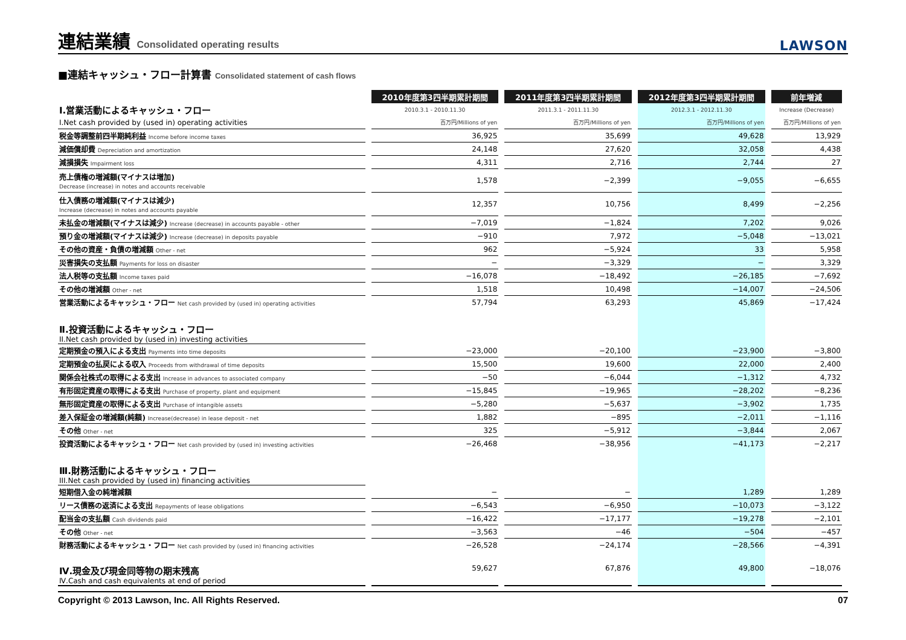連結業績 Consolidated operating results
LAWSON
■連結キャッシュ・フロー計算書 Consolidated statement of cash flows
| | 2010年度第3四半期累計期間 | 2011年度第3四半期累計期間 | 2012年度第3四半期累計期間 | 前年増減 |
| Ⅰ.営業活動によるキャッシュ・フロー | 2010.3.1 - 2010.11.30 | 2011.3.1 - 2011.11.30 | 2012.3.1 - 2012.11.30 | Increase (Decrease) |
| I.Net cash provided by (used in) operating activities | 百万円/Millions of yen | 百万円/Millions of yen | 百万円/Millions of yen | 百万円/Millions of yen |
| 税金等調整前四半期純利益 Income before income taxes | 36,925 | 35,699 | 49,628 | 13,929 |
| 減価償却費 Depreciation and amortization | 24,148 | 27,620 | 32,058 | 4,438 |
| 減損損失 Impairment loss | 4,311 | 2,716 | 2,744 | 27 |
| 売上債権の増減額(マイナスは増加) Decrease (increase) in notes and accounts receivable | 1,578 | −2,399 | −9,055 | −6,655 |
| 仕入債務の増減額(マイナスは減少) Increase (decrease) in notes and accounts payable | 12,357 | 10,756 | 8,499 | −2,256 |
| 未払金の増減額(マイナスは減少) Increase (decrease) in accounts payable - other | −7,019 | −1,824 | 7,202 | 9,026 |
| 預り金の増減額(マイナスは減少) Increase (decrease) in deposits payable | −910 | 7,972 | −5,048 | −13,021 |
| その他の資産・負債の増減額 Other - net | 962 | −5,924 | 33 | 5,958 |
| 災害損失の支払額 Payments for loss on disaster | − | −3,329 | − | 3,329 |
| 法人税等の支払額 Income taxes paid | −16,078 | −18,492 | −26,185 | −7,692 |
| その他の増減額 Other - net | 1,518 | 10,498 | −14,007 | −24,506 |
| 営業活動によるキャッシュ・フロー Net cash provided by (used in) operating activities | 57,794 | 63,293 | 45,869 | −17,424 |
| Ⅱ.投資活動によるキャッシュ・フロー II.Net cash provided by (used in) investing activities | | | | |
| 定期預金の預入による支出 Payments into time deposits | −23,000 | −20,100 | −23,900 | −3,800 |
| 定期預金の払戻による収入 Proceeds from withdrawal of time deposits | 15,500 | 19,600 | 22,000 | 2,400 |
| 関係会社株式の取得による支出 Increase in advances to associated company | −50 | −6,044 | −1,312 | 4,732 |
| 有形固定資産の取得による支出 Purchase of property, plant and equipment | −15,845 | −19,965 | −28,202 | −8,236 |
| 無形固定資産の取得による支出 Purchase of intangible assets | −5,280 | −5,637 | −3,902 | 1,735 |
| 差入保証金の増減額(純額) Increase(decrease) in lease deposit - net | 1,882 | −895 | −2,011 | −1,116 |
| その他 Other - net | 325 | −5,912 | −3,844 | 2,067 |
| 投資活動によるキャッシュ・フロー Net cash provided by (used in) investing activities | −26,468 | −38,956 | −41,173 | −2,217 |
| Ⅲ.財務活動によるキャッシュ・フロー III.Net cash provided by (used in) financing activities | | | | |
| 短期借入金の純増減額 | − | − | 1,289 | 1,289 |
| リース債務の返済による支出 Repayments of lease obligations | −6,543 | −6,950 | −10,073 | −3,122 |
| 配当金の支払額 Cash dividends paid | −16,422 | −17,177 | −19,278 | −2,101 |
| その他 Other - net | −3,563 | −46 | −504 | −457 |
| 財務活動によるキャッシュ・フロー Net cash provided by (used in) financing activities | −26,528 | −24,174 | −28,566 | −4,391 |
| Ⅳ.現金及び現金同等物の期末残高 Ⅳ.Cash and cash equivalents at end of period | 59,627 | 67,876 | 49,800 | −18,076 |
Copyright © 2013 Lawson, Inc. All Rights Reserved. 07